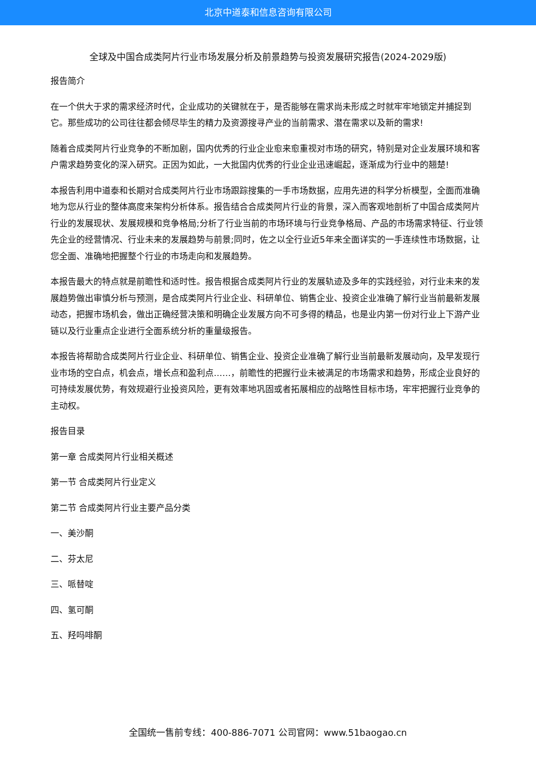北京中道泰和信息咨询有限公司
全球及中国合成类阿片行业市场发展分析及前景趋势与投资发展研究报告(2024-2029版)
报告简介
在一个供大于求的需求经济时代，企业成功的关键就在于，是否能够在需求尚未形成之时就牢牢地锁定并捕捉到它。那些成功的公司往往都会倾尽毕生的精力及资源搜寻产业的当前需求、潜在需求以及新的需求!
随着合成类阿片行业竞争的不断加剧，国内优秀的行业企业愈来愈重视对市场的研究，特别是对企业发展环境和客户需求趋势变化的深入研究。正因为如此，一大批国内优秀的行业企业迅速崛起，逐渐成为行业中的翘楚!
本报告利用中道泰和长期对合成类阿片行业市场跟踪搜集的一手市场数据，应用先进的科学分析模型，全面而准确地为您从行业的整体高度来架构分析体系。报告结合合成类阿片行业的背景，深入而客观地剖析了中国合成类阿片行业的发展现状、发展规模和竞争格局;分析了行业当前的市场环境与行业竞争格局、产品的市场需求特征、行业领先企业的经营情况、行业未来的发展趋势与前景;同时，佐之以全行业近5年来全面详实的一手连续性市场数据，让您全面、准确地把握整个行业的市场走向和发展趋势。
本报告最大的特点就是前瞻性和适时性。报告根据合成类阿片行业的发展轨迹及多年的实践经验，对行业未来的发展趋势做出审慎分析与预测，是合成类阿片行业企业、科研单位、销售企业、投资企业准确了解行业当前最新发展动态，把握市场机会，做出正确经营决策和明确企业发展方向不可多得的精品，也是业内第一份对行业上下游产业链以及行业重点企业进行全面系统分析的重量级报告。
本报告将帮助合成类阿片行业企业、科研单位、销售企业、投资企业准确了解行业当前最新发展动向，及早发现行业市场的空白点，机会点，增长点和盈利点……，前瞻性的把握行业未被满足的市场需求和趋势，形成企业良好的可持续发展优势，有效规避行业投资风险，更有效率地巩固或者拓展相应的战略性目标市场，牢牢把握行业竞争的主动权。
报告目录
第一章 合成类阿片行业相关概述
第一节 合成类阿片行业定义
第二节 合成类阿片行业主要产品分类
一、美沙酮
二、芬太尼
三、哌替啶
四、氢可酮
五、羟吗啡酮
全国统一售前专线：400-886-7071 公司官网：www.51baogao.cn